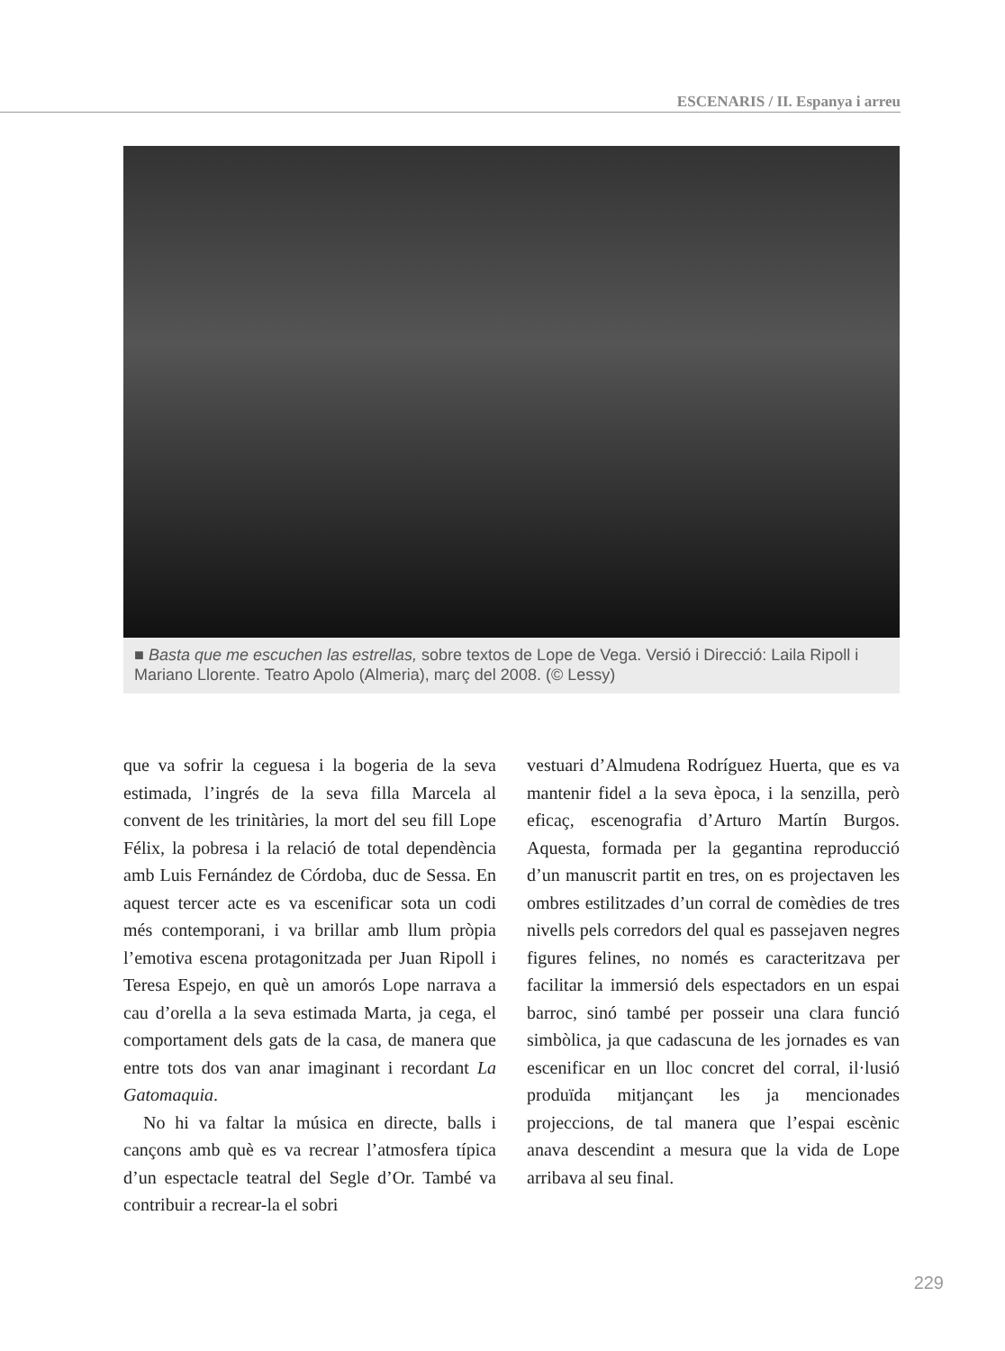ESCENARIS / II. Espanya i arreu
■ Basta que me escuchen las estrellas, sobre textos de Lope de Vega. Versió i Direcció: Laila Ripoll i Mariano Llorente. Teatro Apolo (Almeria), març del 2008. (© Lessy)
que va sofrir la ceguesa i la bogeria de la seva estimada, l’ingrés de la seva filla Marcela al convent de les trinitàries, la mort del seu fill Lope Félix, la pobresa i la relació de total dependència amb Luis Fernández de Córdoba, duc de Sessa. En aquest tercer acte es va escenificar sota un codi més contemporani, i va brillar amb llum pròpia l’emotiva escena protagonitzada per Juan Ripoll i Teresa Espejo, en què un amorós Lope narrava a cau d’orella a la seva estimada Marta, ja cega, el comportament dels gats de la casa, de manera que entre tots dos van anar imaginant i recordant La Gatomaquia.
No hi va faltar la música en directe, balls i cançons amb què es va recrear l’atmosfera típica d’un espectacle teatral del Segle d’Or. També va contribuir a recrear-la el sobri
vestuari d’Almudena Rodríguez Huerta, que es va mantenir fidel a la seva època, i la senzilla, però eficaç, escenografia d’Arturo Martín Burgos. Aquesta, formada per la gegantina reproducció d’un manuscrit partit en tres, on es projectaven les ombres estilitzades d’un corral de comèdies de tres nivells pels corredors del qual es passejaven negres figures felines, no només es caracteritzava per facilitar la immersió dels espectadors en un espai barroc, sinó també per posseir una clara funció simbòlica, ja que cadascuna de les jornades es van escenificar en un lloc concret del corral, il·lusió produïda mitjançant les ja mencionades projeccions, de tal manera que l’espai escènic anava descendint a mesura que la vida de Lope arribava al seu final.
229